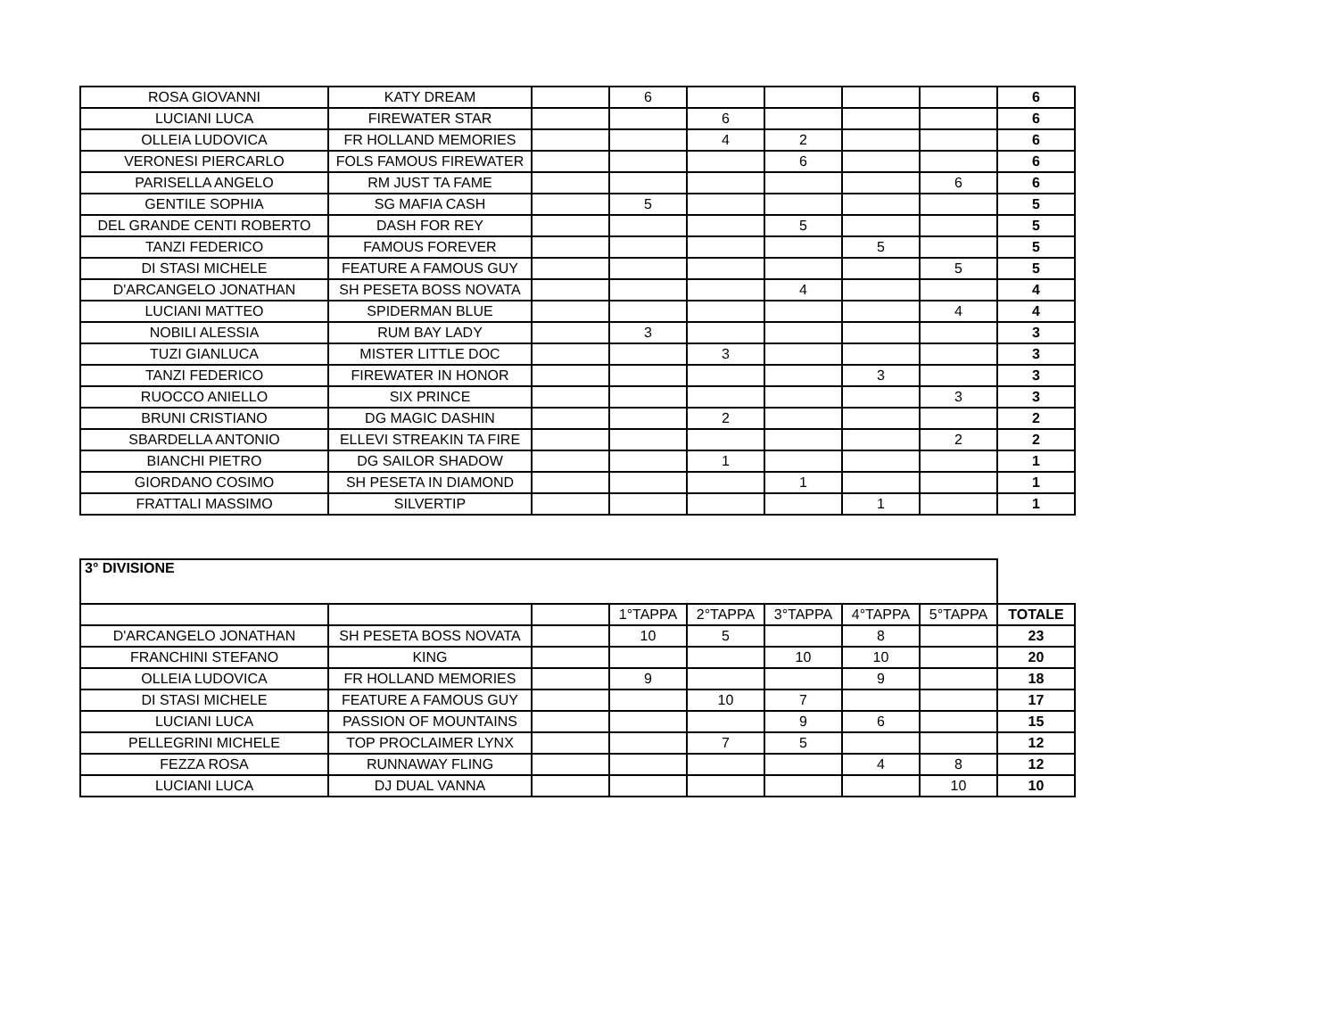| ROSA GIOVANNI | KATY DREAM | | 6 | | | | | 6 |
| LUCIANI LUCA | FIREWATER STAR | | | 6 | | | | 6 |
| OLLEIA LUDOVICA | FR HOLLAND MEMORIES | | | 4 | 2 | | | 6 |
| VERONESI PIERCARLO | FOLS FAMOUS FIREWATER | | | | 6 | | | 6 |
| PARISELLA ANGELO | RM JUST TA FAME | | | | | | 6 | 6 |
| GENTILE SOPHIA | SG MAFIA CASH | | 5 | | | | | 5 |
| DEL GRANDE CENTI ROBERTO | DASH FOR REY | | | | 5 | | | 5 |
| TANZI FEDERICO | FAMOUS FOREVER | | | | | 5 | | 5 |
| DI STASI MICHELE | FEATURE A FAMOUS GUY | | | | | | 5 | 5 |
| D'ARCANGELO JONATHAN | SH PESETA BOSS NOVATA | | | | 4 | | | 4 |
| LUCIANI MATTEO | SPIDERMAN BLUE | | | | | | 4 | 4 |
| NOBILI ALESSIA | RUM BAY LADY | | 3 | | | | | 3 |
| TUZI GIANLUCA | MISTER LITTLE DOC | | | 3 | | | | 3 |
| TANZI FEDERICO | FIREWATER IN HONOR | | | | | 3 | | 3 |
| RUOCCO ANIELLO | SIX PRINCE | | | | | | 3 | 3 |
| BRUNI CRISTIANO | DG MAGIC DASHIN | | | 2 | | | | 2 |
| SBARDELLA ANTONIO | ELLEVI STREAKIN TA FIRE | | | | | | 2 | 2 |
| BIANCHI PIETRO | DG SAILOR SHADOW | | | 1 | | | | 1 |
| GIORDANO COSIMO | SH PESETA IN DIAMOND | | | | 1 | | | 1 |
| FRATTALI MASSIMO | SILVERTIP | | | | | 1 | | 1 |
| 3° DIVISIONE | | | | | | | | |
| | | | 1°TAPPA | 2°TAPPA | 3°TAPPA | 4°TAPPA | 5°TAPPA | TOTALE |
| D'ARCANGELO JONATHAN | SH PESETA BOSS NOVATA | | 10 | 5 | | 8 | | 23 |
| FRANCHINI STEFANO | KING | | | | 10 | 10 | | 20 |
| OLLEIA LUDOVICA | FR HOLLAND MEMORIES | | 9 | | | 9 | | 18 |
| DI STASI MICHELE | FEATURE A FAMOUS GUY | | | 10 | 7 | | | 17 |
| LUCIANI LUCA | PASSION OF MOUNTAINS | | | | 9 | 6 | | 15 |
| PELLEGRINI MICHELE | TOP PROCLAIMER LYNX | | | 7 | 5 | | | 12 |
| FEZZA ROSA | RUNNAWAY FLING | | | | | 4 | 8 | 12 |
| LUCIANI LUCA | DJ DUAL VANNA | | | | | | 10 | 10 |